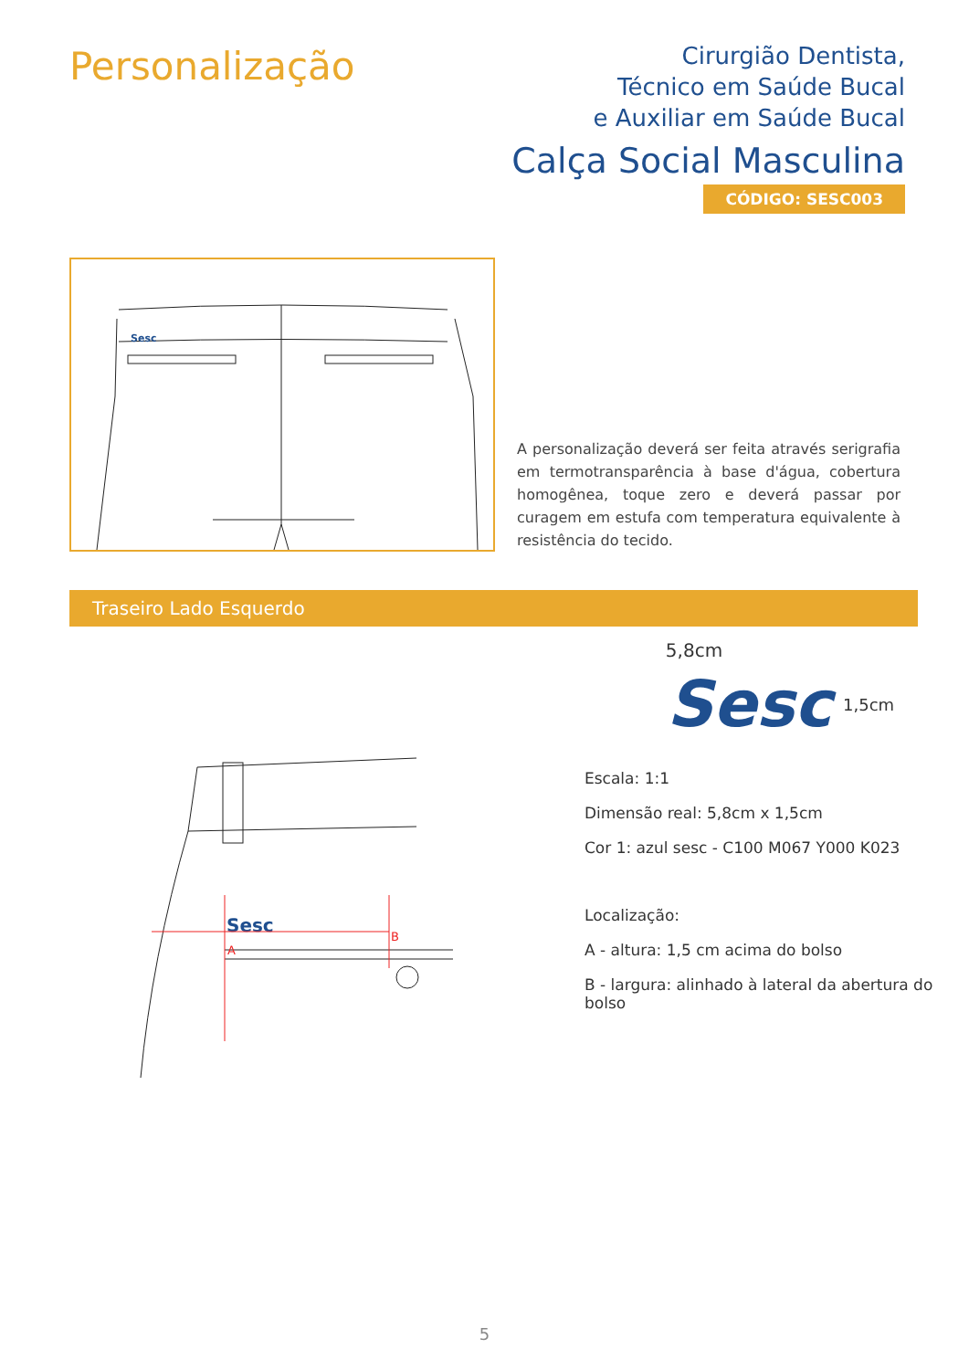Personalização
Cirurgião Dentista,
Técnico em Saúde Bucal
e Auxiliar em Saúde Bucal
Calça Social Masculina
CÓDIGO: SESC003
Sesc
A personalização deverá ser feita através serigrafia em termotransparência à base d'água, cobertura homogênea, toque zero e deverá passar por curagem em estufa com temperatura equivalente à resistência do tecido.
Traseiro Lado Esquerdo
Sesc
A
B
5,8cm
Sesc 1,5cm
Escala: 1:1
Dimensão real: 5,8cm x 1,5cm
Cor 1: azul sesc - C100 M067 Y000 K023
Localização:
A - altura: 1,5 cm acima do bolso
B - largura: alinhado à lateral da abertura do bolso
5